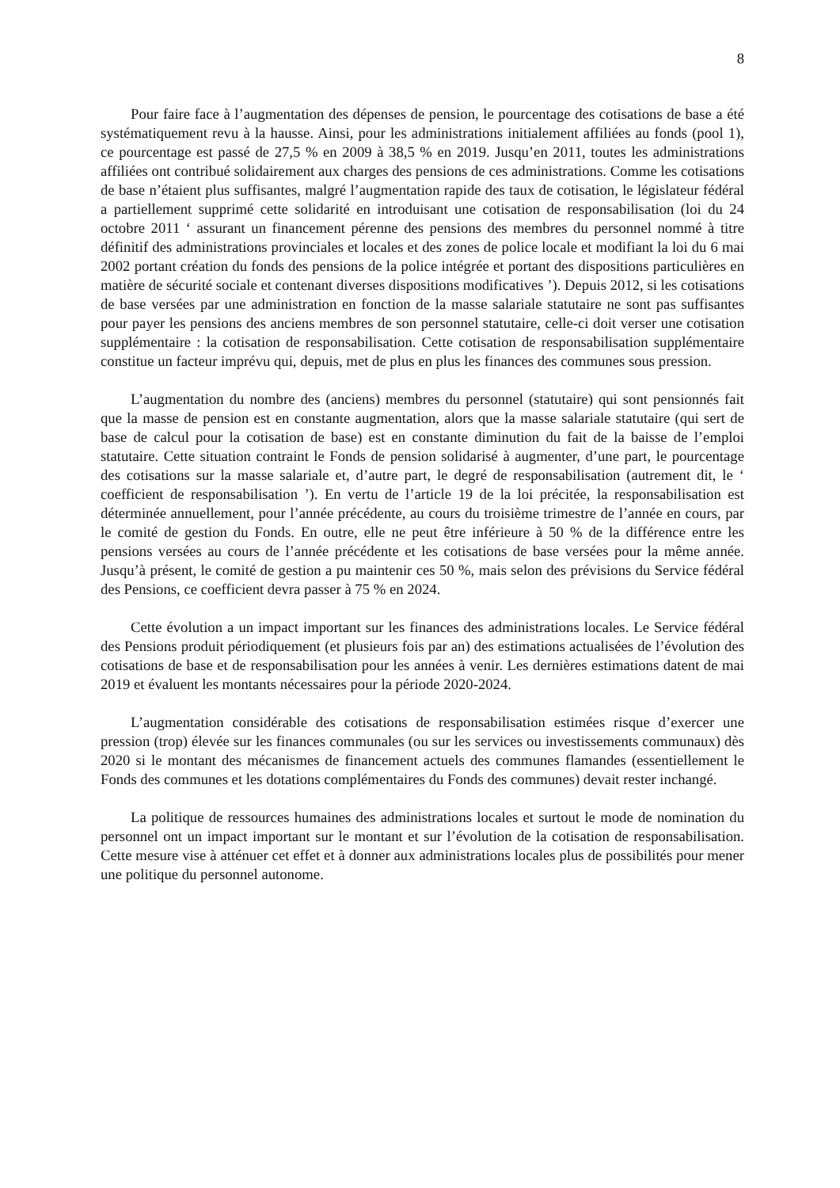8
Pour faire face à l’augmentation des dépenses de pension, le pourcentage des cotisations de base a été systématiquement revu à la hausse. Ainsi, pour les administrations initialement affiliées au fonds (pool 1), ce pourcentage est passé de 27,5 % en 2009 à 38,5 % en 2019. Jusqu’en 2011, toutes les administrations affiliées ont contribué solidairement aux charges des pensions de ces administrations. Comme les cotisations de base n’étaient plus suffisantes, malgré l’augmentation rapide des taux de cotisation, le législateur fédéral a partiellement supprimé cette solidarité en introduisant une cotisation de responsabilisation (loi du 24 octobre 2011 ‘ assurant un financement pérenne des pensions des membres du personnel nommé à titre définitif des administrations provinciales et locales et des zones de police locale et modifiant la loi du 6 mai 2002 portant création du fonds des pensions de la police intégrée et portant des dispositions particulières en matière de sécurité sociale et contenant diverses dispositions modificatives ’). Depuis 2012, si les cotisations de base versées par une administration en fonction de la masse salariale statutaire ne sont pas suffisantes pour payer les pensions des anciens membres de son personnel statutaire, celle-ci doit verser une cotisation supplémentaire : la cotisation de responsabilisation. Cette cotisation de responsabilisation supplémentaire constitue un facteur imprévu qui, depuis, met de plus en plus les finances des communes sous pression.
L’augmentation du nombre des (anciens) membres du personnel (statutaire) qui sont pensionnés fait que la masse de pension est en constante augmentation, alors que la masse salariale statutaire (qui sert de base de calcul pour la cotisation de base) est en constante diminution du fait de la baisse de l’emploi statutaire. Cette situation contraint le Fonds de pension solidarisé à augmenter, d’une part, le pourcentage des cotisations sur la masse salariale et, d’autre part, le degré de responsabilisation (autrement dit, le ‘ coefficient de responsabilisation ’). En vertu de l’article 19 de la loi précitée, la responsabilisation est déterminée annuellement, pour l’année précédente, au cours du troisième trimestre de l’année en cours, par le comité de gestion du Fonds. En outre, elle ne peut être inférieure à 50 % de la différence entre les pensions versées au cours de l’année précédente et les cotisations de base versées pour la même année. Jusqu’à présent, le comité de gestion a pu maintenir ces 50 %, mais selon des prévisions du Service fédéral des Pensions, ce coefficient devra passer à 75 % en 2024.
Cette évolution a un impact important sur les finances des administrations locales. Le Service fédéral des Pensions produit périodiquement (et plusieurs fois par an) des estimations actualisées de l’évolution des cotisations de base et de responsabilisation pour les années à venir. Les dernières estimations datent de mai 2019 et évaluent les montants nécessaires pour la période 2020-2024.
L’augmentation considérable des cotisations de responsabilisation estimées risque d’exercer une pression (trop) élevée sur les finances communales (ou sur les services ou investissements communaux) dès 2020 si le montant des mécanismes de financement actuels des communes flamandes (essentiellement le Fonds des communes et les dotations complémentaires du Fonds des communes) devait rester inchangé.
La politique de ressources humaines des administrations locales et surtout le mode de nomination du personnel ont un impact important sur le montant et sur l’évolution de la cotisation de responsabilisation. Cette mesure vise à atténuer cet effet et à donner aux administrations locales plus de possibilités pour mener une politique du personnel autonome.